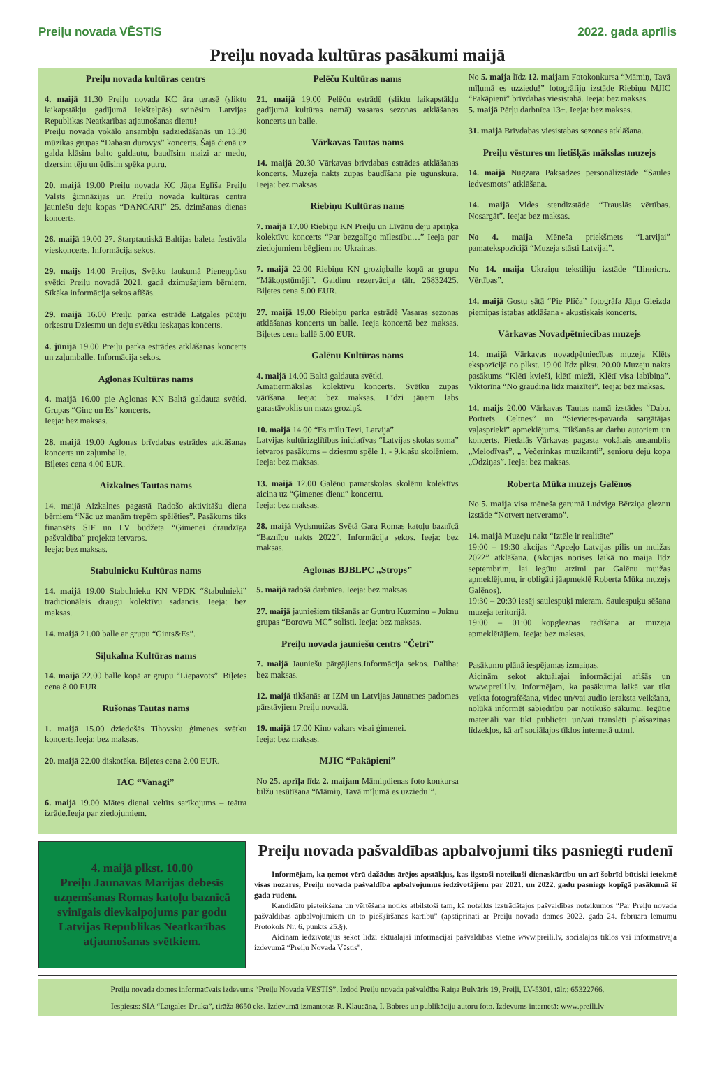Preiļu novada VĒSTIS 2022. gada aprīlis
Preiļu novada kultūras pasākumi maijā
Preiļu novada kultūras centrs
4. maijā 11.30 Preiļu novada KC āra terasē (sliktu laikapstākļu gadījumā iekštelpās) svinēsim Latvijas Republikas Neatkarības atjaunošanas dienu!
Preiļu novada vokālo ansambļu sadziedāšanās un 13.30 mūzikas grupas “Dabasu durovys” koncerts. Šajā dienā uz galda klāsim balto galdautu, baudīsim maizi ar medu, dzersim tēju un ēdīsim spēka putru.
20. maijā 19.00 Preiļu novada KC Jāņa Eglīša Preiļu Valsts ģimnāzijas un Preiļu novada kultūras centra jauniešu deju kopas “DANCARI” 25. dzimšanas dienas koncerts.
26. maijā 19.00 27. Starptautiskā Baltijas baleta festivāla vieskoncerts. Informācija sekos.
29. maijs 14.00 Preiļos, Svētku laukumā Pieneņpūku svētki Preiļu novadā 2021. gadā dzimušajiem bērniem. Sīkāka informācija sekos afišās.
29. maijā 16.00 Preiļu parka estrādē Latgales pūtēju orķestru Dziesmu un deju svētku ieskaņas koncerts.
4. jūnijā 19.00 Preiļu parka estrādes atklāšanas koncerts un zaļumballe. Informācija sekos.
Aglonas Kultūras nams
4. maijā 16.00 pie Aglonas KN Baltā galdauta svētki. Grupas “Ginc un Es” koncerts.
Ieeja: bez maksas.
28. maijā 19.00 Aglonas brīvdabas estrādes atklāšanas koncerts un zaļumballe.
Biļetes cena 4.00 EUR.
Aizkalnes Tautas nams
14. maijā Aizkalnes pagastā Radošo aktivitāšu diena bērniem “Nāc uz manām trepēm spēlēties”. Pasākums tiks finansēts SIF un LV budžeta “Ģimenei draudzīga pašvaldība” projekta ietvaros.
Ieeja: bez maksas.
Stabulnieku Kultūras nams
14. maijā 19.00 Stabulnieku KN VPDK “Stabulnieki” tradicionālais draugu kolektīvu sadancis. Ieeja: bez maksas.
14. maijā 21.00 balle ar grupu “Gints&Es”.
Sīļukalna Kultūras nams
14. maijā 22.00 balle kopā ar grupu “Liepavots”. Biļetes cena 8.00 EUR.
Rušonas Tautas nams
1. maijā 15.00 dziedošās Tihovsku ģimenes svētku koncerts.Ieeja: bez maksas.
20. maijā 22.00 diskotēka. Biļetes cena 2.00 EUR.
IAC “Vanagi”
6. maijā 19.00 Mātes dienai veltīts sarīkojums – teātra izrāde.Ieeja par ziedojumiem.
Pelēču Kultūras nams
21. maijā 19.00 Pelēču estrādē (sliktu laikapstākļu gadījumā kultūras namā) vasaras sezonas atklāšanas koncerts un balle.
Vārkavas Tautas nams
14. maijā 20.30 Vārkavas brīvdabas estrādes atklāšanas koncerts. Muzeja nakts zupas baudīšana pie ugunskura. Ieeja: bez maksas.
Riebiņu Kultūras nams
7. maijā 17.00 Riebiņu KN Preiļu un Līvānu deju apriņķa kolektīvu koncerts “Par bezgalīgo mīlestību…” Ieeja par ziedojumiem bēgļiem no Ukrainas.
7. maijā 22.00 Riebiņu KN groziņballe kopā ar grupu “Mākoņstūmēji”. Galdiņu rezervācija tālr. 26832425. Biļetes cena 5.00 EUR.
27. maijā 19.00 Riebiņu parka estrādē Vasaras sezonas atklāšanas koncerts un balle. Ieeja koncertā bez maksas. Biļetes cena ballē 5.00 EUR.
Galēnu Kultūras nams
4. maijā 14.00 Baltā galdauta svētki.
Amatiermākslas kolektīvu koncerts, Svētku zupas vārīšana. Ieeja: bez maksas. Līdzi jāņem labs garastāvoklis un mazs groziņš.
10. maijā 14.00 “Es mīlu Tevi, Latvija”
Latvijas kultūrizglītības iniciatīvas “Latvijas skolas soma” ietvaros pasākums – dziesmu spēle 1. - 9.klašu skolēniem. Ieeja: bez maksas.
13. maijā 12.00 Galēnu pamatskolas skolēnu kolektīvs aicina uz “Ģimenes dienu” koncertu.
Ieeja: bez maksas.
28. maijā Vydsmuižas Svētā Gara Romas katoļu baznīcā “Baznīcu nakts 2022”. Informācija sekos. Ieeja: bez maksas.
Aglonas BJBLPC „Strops”
5. maijā radošā darbnīca. Ieeja: bez maksas.
27. maijā jauniešiem tikšanās ar Guntru Kuzminu – Juknu grupas “Borowa MC” solisti. Ieeja: bez maksas.
Preiļu novada jauniešu centrs “Četri”
7. maijā Jauniešu pārgājiens.Informācija sekos. Dalība: bez maksas.
12. maijā tikšanās ar IZM un Latvijas Jaunatnes padomes pārstāvjiem Preiļu novadā.
19. maijā 17.00 Kino vakars visai ģimenei.
Ieeja: bez maksas.
MJIC “Pakāpieni”
No 25. aprīļa līdz 2. maijam Māmiņdienas foto konkursa bilžu iesūtīšana “Māmiņ, Tavā mīļumā es uzziedu!”.
No 5. maija līdz 12. maijam Fotokonkursa “Māmiņ, Tavā mīļumā es uzziedu!” fotogrāfiju izstāde Riebiņu MJIC “Pakāpieni” brīvdabas viesistabā. Ieeja: bez maksas.
5. maijā Pērļu darbnīca 13+. Ieeja: bez maksas.
31. maijā Brīvdabas viesistabas sezonas atklāšana.
Preiļu vēstures un lietišķās mākslas muzejs
14. maijā Nugzara Paksadzes personālizstāde “Saules iedvesmots” atklāšana.
14. maijā Vides stendizstāde “Trauslās vērtības. Nosargāt”. Ieeja: bez maksas.
No 4. maija Mēneša priekšmets “Latvijai” pamatekspozīcijā “Muzeja stāsti Latvijai”.
No 14. maija Ukraiņu tekstiliju izstāde “Цінність. Vērtības”.
14. maijā Gostu sātā “Pie Pliča” fotogrāfa Jāņa Gleizda piemiņas istabas atklāšana - akustiskais koncerts.
Vārkavas Novadpētniecības muzejs
14. maijā Vārkavas novadpētniecības muzeja Klēts ekspozīcijā no plkst. 19.00 līdz plkst. 20.00 Muzeju nakts pasākums “Klētī kvieši, klētī mieži, Klētī visa labībiņa”. Viktorīna “No graudiņa līdz maizītei”. Ieeja: bez maksas.
14. maijs 20.00 Vārkavas Tautas namā izstādes “Daba. Portrets. Celtnes” un “Sievietes-pavarda sargātājas vaļasprieki” apmeklējums. Tikšanās ar darbu autoriem un koncerts. Piedalās Vārkavas pagasta vokālais ansamblis „Melodīvas”, „ Večerinkas muzikanti”, senioru deju kopa „Odziņas”. Ieeja: bez maksas.
Roberta Mūka muzejs Galēnos
No 5. maija visa mēneša garumā Ludviga Bērziņa gleznu izstāde “Notvert netveramo”.
14. maijā Muzeju nakt “Iztēle ir realitāte”
19:00 – 19:30 akcijas “Apceļo Latvijas pilis un muižas 2022” atklāšana. (Akcijas norises laikā no maija līdz septembrim, lai iegūtu atzīmi par Galēnu muižas apmeklējumu, ir obligāti jāapmeklē Roberta Mūka muzejs Galēnos).
19:30 – 20:30 iesēj saulespuķi mieram. Saulespuķu sēšana muzeja teritorijā.
19:00 – 01:00 kopgleznas radīšana ar muzeja apmeklētājiem. Ieeja: bez maksas.
Pasākumu plānā iespējamas izmaiņas.
Aicinām sekot aktuālajai informācijai afišās un www.preili.lv. Informējam, ka pasākuma laikā var tikt veikta fotografēšana, video un/vai audio ieraksta veikšana, nolūkā informēt sabiedrību par notikušo sākumu. Iegūtie materiāli var tikt publicēti un/vai translēti plašsaziņas līdzekļos, kā arī sociālajos tīklos internetā u.tml.
4. maijā plkst. 10.00
Preiļu Jaunavas Marijas debesīs uzņemšanas Romas katoļu baznīcā svinīgais dievkalpojums par godu Latvijas Republikas Neatkarības atjaunošanas svētkiem.
Preiļu novada pašvaldības apbalvojumi tiks pasniegti rudenī
Informējam, ka ņemot vērā dažādus ārējos apstākļus, kas ilgstoši noteikuši dienaskārtību un arī šobrīd būtiski ietekmē visas nozares, Preiļu novada pašvaldība apbalvojumus iedzīvotājiem par 2021. un 2022. gadu pasniegs kopīgā pasākumā šī gada rudenī.
Kandidātu pieteikšana un vērtēšana notiks atbilstoši tam, kā noteikts izstrādātajos pašvaldības noteikumos “Par Preiļu novada pašvaldības apbalvojumiem un to piešķiršanas kārtību” (apstiprināti ar Preiļu novada domes 2022. gada 24. februāra lēmumu Protokols Nr. 6, punkts 25.§).
Aicinām iedzīvotājus sekot līdzi aktuālajai informācijai pašvaldības vietnē www.preili.lv, sociālajos tīklos vai informatīvajā izdevumā “Preiļu Novada Vēstis”.
Preiļu novada domes informatīvais izdevums “Preiļu Novada VĒSTIS”. Izdod Preiļu novada pašvaldība Raiņa Bulvāris 19, Preiļi, LV-5301, tālr.: 65322766.
Iespiests: SIA “Latgales Druka”, tirāža 8650 eks. Izdevumā izmantotas R. Klaucāna, I. Babres un publikāciju autoru foto. Izdevums internetā: www.preili.lv